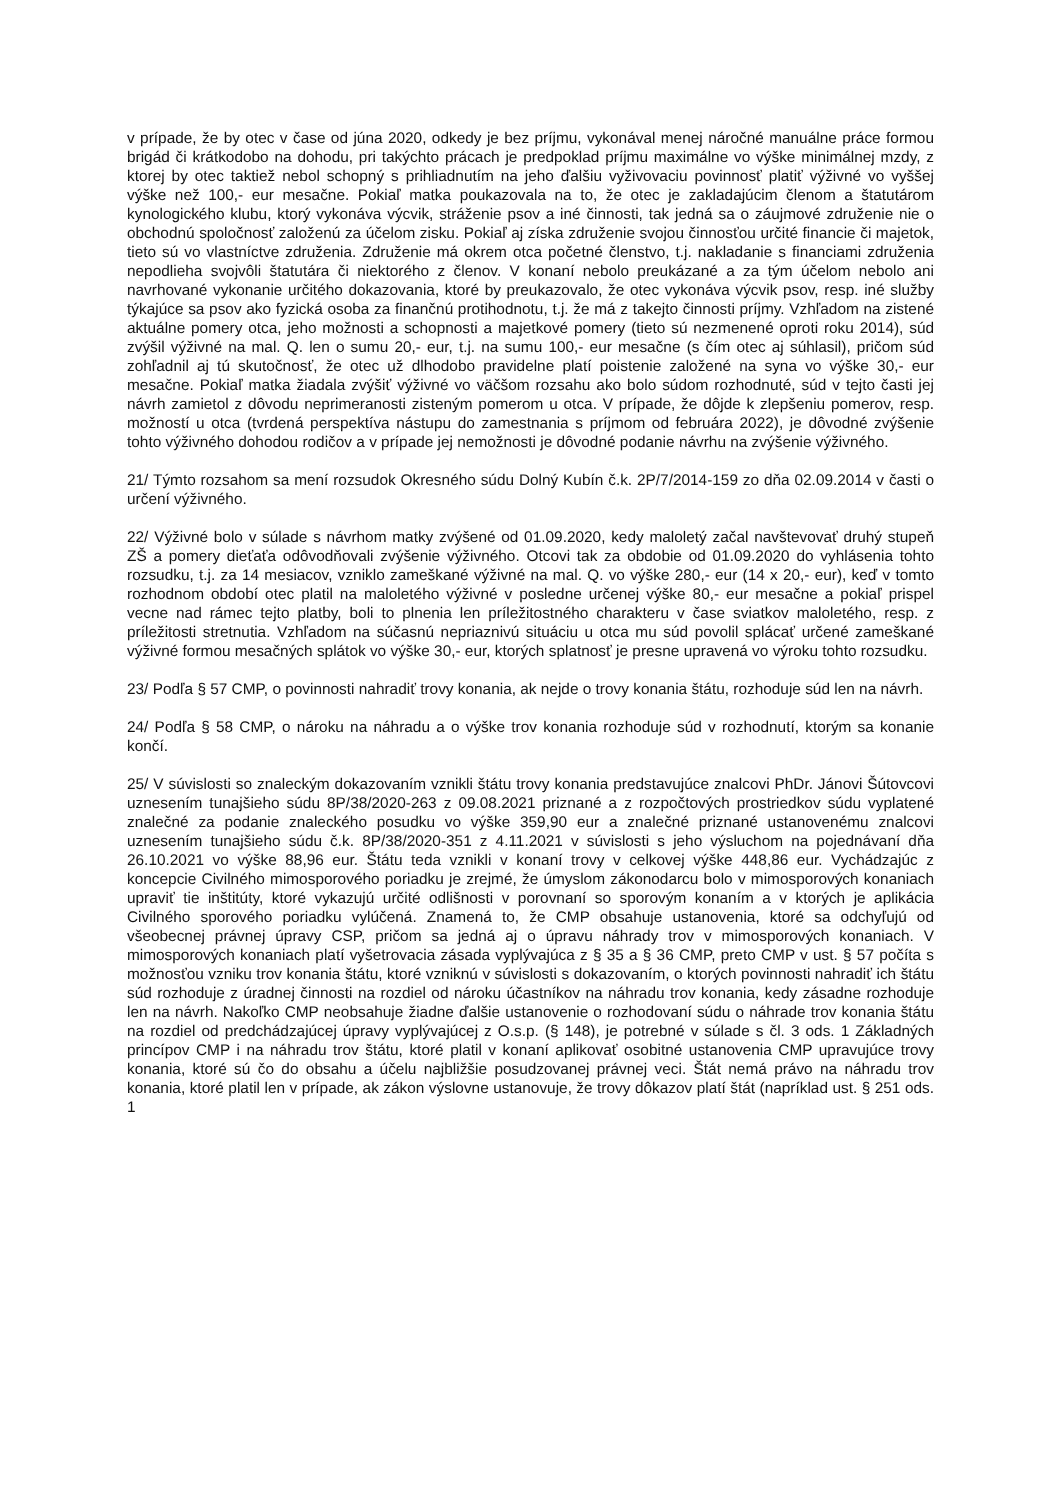v prípade, že by otec v čase od júna 2020, odkedy je bez príjmu, vykonával menej náročné manuálne práce formou brigád či krátkodobo na dohodu, pri takýchto prácach je predpoklad príjmu maximálne vo výške minimálnej mzdy, z ktorej by otec taktiež nebol schopný s prihliadnutím na jeho ďalšiu vyživovaciu povinnosť platiť výživné vo vyššej výške než 100,- eur mesačne. Pokiaľ matka poukazovala na to, že otec je zakladajúcim členom a štatutárom kynologického klubu, ktorý vykonáva výcvik, stráženie psov a iné činnosti, tak jedná sa o záujmové združenie nie o obchodnú spoločnosť založenú za účelom zisku. Pokiaľ aj získa združenie svojou činnosťou určité financie či majetok, tieto sú vo vlastníctve združenia. Združenie má okrem otca početné členstvo, t.j. nakladanie s financiami združenia nepodlieha svojvôli štatutára či niektorého z členov. V konaní nebolo preukázané a za tým účelom nebolo ani navrhované vykonanie určitého dokazovania, ktoré by preukazovalo, že otec vykonáva výcvik psov, resp. iné služby týkajúce sa psov ako fyzická osoba za finančnú protihodnotu, t.j. že má z takejto činnosti príjmy. Vzhľadom na zistené aktuálne pomery otca, jeho možnosti a schopnosti a majetkové pomery (tieto sú nezmenené oproti roku 2014), súd zvýšil výživné na mal. Q. len o sumu 20,- eur, t.j. na sumu 100,- eur mesačne (s čím otec aj súhlasil), pričom súd zohľadnil aj tú skutočnosť, že otec už dlhodobo pravidelne platí poistenie založené na syna vo výške 30,- eur mesačne. Pokiaľ matka žiadala zvýšiť výživné vo väčšom rozsahu ako bolo súdom rozhodnuté, súd v tejto časti jej návrh zamietol z dôvodu neprimeranosti zisteným pomerom u otca. V prípade, že dôjde k zlepšeniu pomerov, resp. možností u otca (tvrdená perspektíva nástupu do zamestnania s príjmom od februára 2022), je dôvodné zvýšenie tohto výživného dohodou rodičov a v prípade jej nemožnosti je dôvodné podanie návrhu na zvýšenie výživného.
21/ Týmto rozsahom sa mení rozsudok Okresného súdu Dolný Kubín č.k. 2P/7/2014-159 zo dňa 02.09.2014 v časti o určení výživného.
22/ Výživné bolo v súlade s návrhom matky zvýšené od 01.09.2020, kedy maloletý začal navštevovať druhý stupeň ZŠ a pomery dieťaťa odôvodňovali zvýšenie výživného. Otcovi tak za obdobie od 01.09.2020 do vyhlásenia tohto rozsudku, t.j. za 14 mesiacov, vzniklo zameškané výživné na mal. Q. vo výške 280,- eur (14 x 20,- eur), keď v tomto rozhodnom období otec platil na maloletého výživné v posledne určenej výške 80,- eur mesačne a pokiaľ prispel vecne nad rámec tejto platby, boli to plnenia len príležitostného charakteru v čase sviatkov maloletého, resp. z príležitosti stretnutia. Vzhľadom na súčasnú nepriaznivú situáciu u otca mu súd povolil splácať určené zameškané výživné formou mesačných splátok vo výške 30,- eur, ktorých splatnosť je presne upravená vo výroku tohto rozsudku.
23/ Podľa § 57 CMP, o povinnosti nahradiť trovy konania, ak nejde o trovy konania štátu, rozhoduje súd len na návrh.
24/ Podľa § 58 CMP, o nároku na náhradu a o výške trov konania rozhoduje súd v rozhodnutí, ktorým sa konanie končí.
25/ V súvislosti so znaleckým dokazovaním vznikli štátu trovy konania predstavujúce znalcovi PhDr. Jánovi Šútovcovi uznesením tunajšieho súdu 8P/38/2020-263 z 09.08.2021 priznané a z rozpočtových prostriedkov súdu vyplatené znalečné za podanie znaleckého posudku vo výške 359,90 eur a znalečné priznané ustanovenému znalcovi uznesením tunajšieho súdu č.k. 8P/38/2020-351 z 4.11.2021 v súvislosti s jeho výsluchom na pojednávaní dňa 26.10.2021 vo výške 88,96 eur. Štátu teda vznikli v konaní trovy v celkovej výške 448,86 eur. Vychádzajúc z koncepcie Civilného mimosporového poriadku je zrejmé, že úmyslom zákonodarcu bolo v mimosporových konaniach upraviť tie inštitúty, ktoré vykazujú určité odlišnosti v porovnaní so sporovým konaním a v ktorých je aplikácia Civilného sporového poriadku vylúčená. Znamená to, že CMP obsahuje ustanovenia, ktoré sa odchyľujú od všeobecnej právnej úpravy CSP, pričom sa jedná aj o úpravu náhrady trov v mimosporových konaniach. V mimosporových konaniach platí vyšetrovacia zásada vyplývajúca z § 35 a § 36 CMP, preto CMP v ust. § 57 počíta s možnosťou vzniku trov konania štátu, ktoré vzniknú v súvislosti s dokazovaním, o ktorých povinnosti nahradiť ich štátu súd rozhoduje z úradnej činnosti na rozdiel od nároku účastníkov na náhradu trov konania, kedy zásadne rozhoduje len na návrh. Nakoľko CMP neobsahuje žiadne ďalšie ustanovenie o rozhodovaní súdu o náhrade trov konania štátu na rozdiel od predchádzajúcej úpravy vyplývajúcej z O.s.p. (§ 148), je potrebné v súlade s čl. 3 ods. 1 Základných princípov CMP i na náhradu trov štátu, ktoré platil v konaní aplikovať osobitné ustanovenia CMP upravujúce trovy konania, ktoré sú čo do obsahu a účelu najbližšie posudzovanej právnej veci. Štát nemá právo na náhradu trov konania, ktoré platil len v prípade, ak zákon výslovne ustanovuje, že trovy dôkazov platí štát (napríklad ust. § 251 ods. 1